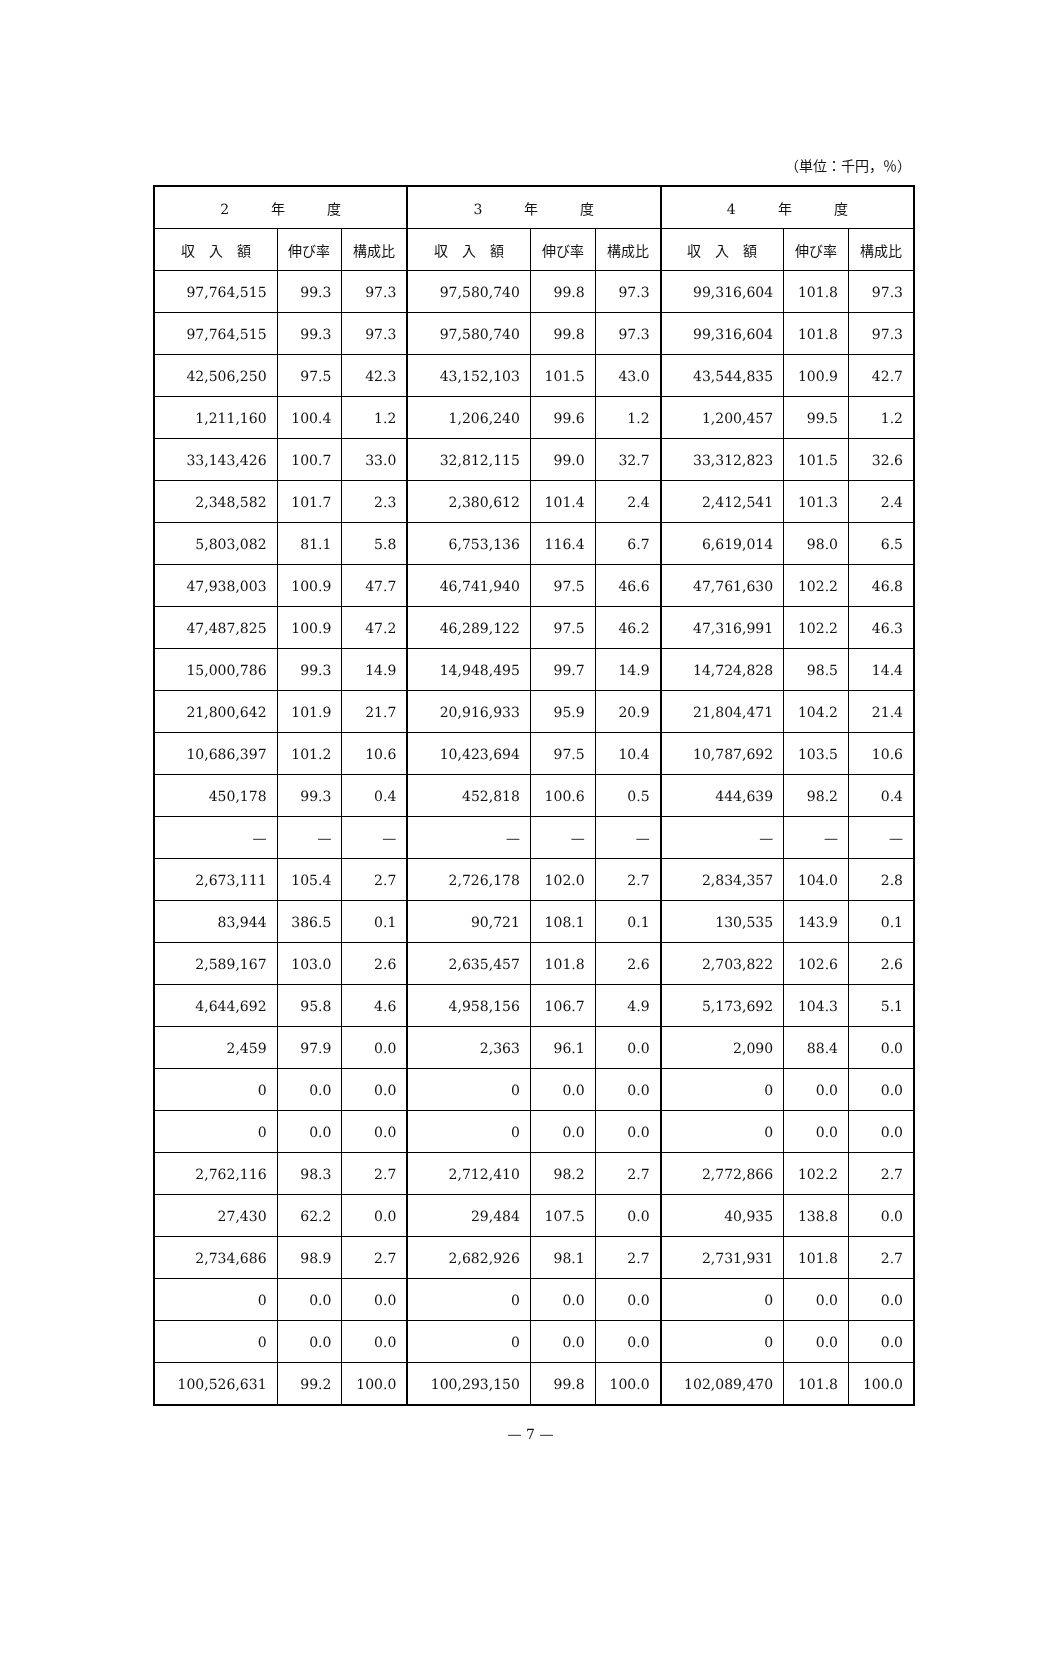（単位：千円，％）
| 2 年 度 | | | 3 年 度 | | | 4 年 度 | | |
| --- | --- | --- | --- | --- | --- | --- | --- | --- |
| 収 入 額 | 伸び率 | 構成比 | 収 入 額 | 伸び率 | 構成比 | 収 入 額 | 伸び率 | 構成比 |
| 97,764,515 | 99.3 | 97.3 | 97,580,740 | 99.8 | 97.3 | 99,316,604 | 101.8 | 97.3 |
| 97,764,515 | 99.3 | 97.3 | 97,580,740 | 99.8 | 97.3 | 99,316,604 | 101.8 | 97.3 |
| 42,506,250 | 97.5 | 42.3 | 43,152,103 | 101.5 | 43.0 | 43,544,835 | 100.9 | 42.7 |
| 1,211,160 | 100.4 | 1.2 | 1,206,240 | 99.6 | 1.2 | 1,200,457 | 99.5 | 1.2 |
| 33,143,426 | 100.7 | 33.0 | 32,812,115 | 99.0 | 32.7 | 33,312,823 | 101.5 | 32.6 |
| 2,348,582 | 101.7 | 2.3 | 2,380,612 | 101.4 | 2.4 | 2,412,541 | 101.3 | 2.4 |
| 5,803,082 | 81.1 | 5.8 | 6,753,136 | 116.4 | 6.7 | 6,619,014 | 98.0 | 6.5 |
| 47,938,003 | 100.9 | 47.7 | 46,741,940 | 97.5 | 46.6 | 47,761,630 | 102.2 | 46.8 |
| 47,487,825 | 100.9 | 47.2 | 46,289,122 | 97.5 | 46.2 | 47,316,991 | 102.2 | 46.3 |
| 15,000,786 | 99.3 | 14.9 | 14,948,495 | 99.7 | 14.9 | 14,724,828 | 98.5 | 14.4 |
| 21,800,642 | 101.9 | 21.7 | 20,916,933 | 95.9 | 20.9 | 21,804,471 | 104.2 | 21.4 |
| 10,686,397 | 101.2 | 10.6 | 10,423,694 | 97.5 | 10.4 | 10,787,692 | 103.5 | 10.6 |
| 450,178 | 99.3 | 0.4 | 452,818 | 100.6 | 0.5 | 444,639 | 98.2 | 0.4 |
| — | — | — | — | — | — | — | — | — |
| 2,673,111 | 105.4 | 2.7 | 2,726,178 | 102.0 | 2.7 | 2,834,357 | 104.0 | 2.8 |
| 83,944 | 386.5 | 0.1 | 90,721 | 108.1 | 0.1 | 130,535 | 143.9 | 0.1 |
| 2,589,167 | 103.0 | 2.6 | 2,635,457 | 101.8 | 2.6 | 2,703,822 | 102.6 | 2.6 |
| 4,644,692 | 95.8 | 4.6 | 4,958,156 | 106.7 | 4.9 | 5,173,692 | 104.3 | 5.1 |
| 2,459 | 97.9 | 0.0 | 2,363 | 96.1 | 0.0 | 2,090 | 88.4 | 0.0 |
| 0 | 0.0 | 0.0 | 0 | 0.0 | 0.0 | 0 | 0.0 | 0.0 |
| 0 | 0.0 | 0.0 | 0 | 0.0 | 0.0 | 0 | 0.0 | 0.0 |
| 2,762,116 | 98.3 | 2.7 | 2,712,410 | 98.2 | 2.7 | 2,772,866 | 102.2 | 2.7 |
| 27,430 | 62.2 | 0.0 | 29,484 | 107.5 | 0.0 | 40,935 | 138.8 | 0.0 |
| 2,734,686 | 98.9 | 2.7 | 2,682,926 | 98.1 | 2.7 | 2,731,931 | 101.8 | 2.7 |
| 0 | 0.0 | 0.0 | 0 | 0.0 | 0.0 | 0 | 0.0 | 0.0 |
| 0 | 0.0 | 0.0 | 0 | 0.0 | 0.0 | 0 | 0.0 | 0.0 |
| 100,526,631 | 99.2 | 100.0 | 100,293,150 | 99.8 | 100.0 | 102,089,470 | 101.8 | 100.0 |
— 7 —